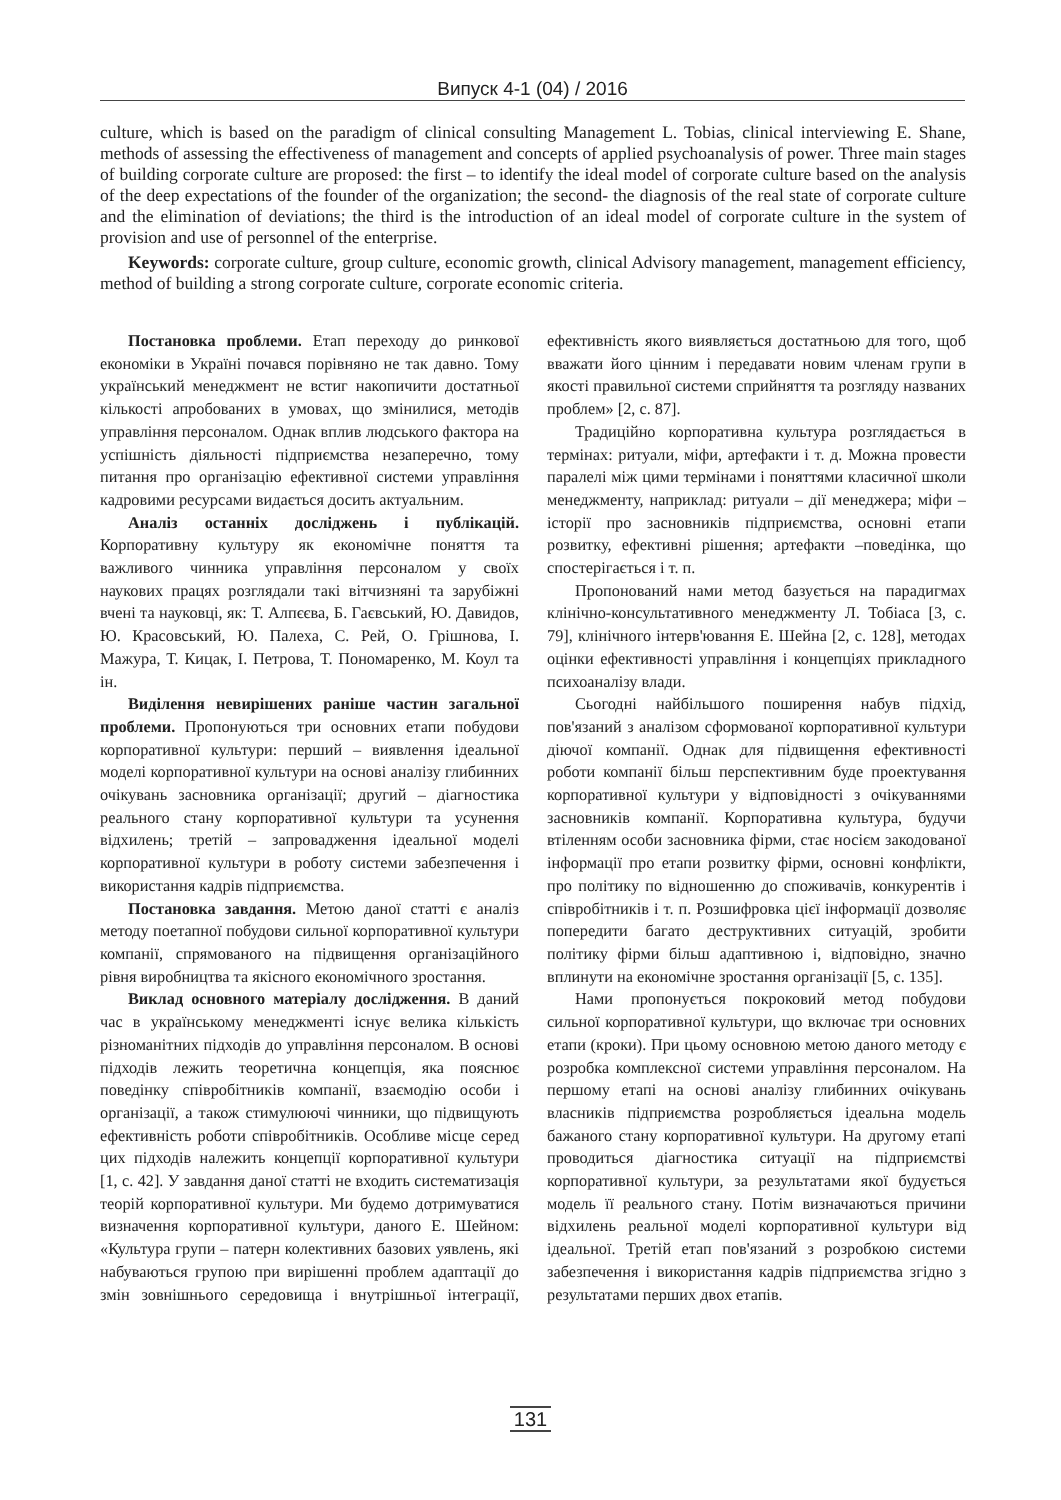Випуск 4-1 (04) / 2016
culture, which is based on the paradigm of clinical consulting Management L. Tobias, clinical interviewing E. Shane, methods of assessing the effectiveness of management and concepts of applied psychoanalysis of power. Three main stages of building corporate culture are proposed: the first – to identify the ideal model of corporate culture based on the analysis of the deep expectations of the founder of the organization; the second- the diagnosis of the real state of corporate culture and the elimination of deviations; the third is the introduction of an ideal model of corporate culture in the system of provision and use of personnel of the enterprise.
Keywords: corporate culture, group culture, economic growth, clinical Advisory management, management efficiency, method of building a strong corporate culture, corporate economic criteria.
Постановка проблеми. Етап переходу до ринкової економіки в Україні почався порівняно не так давно. Тому український менеджмент не встиг накопичити достатньої кількості апробованих в умовах, що змінилися, методів управління персоналом. Однак вплив людського фактора на успішність діяльності підприємства незаперечно, тому питання про організацію ефективної системи управління кадровими ресурсами видається досить актуальним.
Аналіз останніх досліджень і публікацій. Корпоративну культуру як економічне поняття та важливого чинника управління персоналом у своїх наукових працях розглядали такі вітчизняні та зарубіжні вчені та науковці, як: Т. Алпєєва, Б. Гаєвський, Ю. Давидов, Ю. Красовський, Ю. Палеха, С. Рей, О. Грішнова, І. Мажура, Т. Кицак, І. Петрова, Т. Пономаренко, М. Коул та ін.
Виділення невирішених раніше частин загальної проблеми. Пропонуються три основних етапи побудови корпоративної культури: перший – виявлення ідеальної моделі корпоративної культури на основі аналізу глибинних очікувань засновника організації; другий – діагностика реального стану корпоративної культури та усунення відхилень; третій – запровадження ідеальної моделі корпоративної культури в роботу системи забезпечення і використання кадрів підприємства.
Постановка завдання. Метою даної статті є аналіз методу поетапної побудови сильної корпоративної культури компанії, спрямованого на підвищення організаційного рівня виробництва та якісного економічного зростання.
Виклад основного матеріалу дослідження. В даний час в українському менеджменті існує велика кількість різноманітних підходів до управління персоналом. В основі підходів лежить теоретична концепція, яка пояснює поведінку співробітників компанії, взаємодію особи і організації, а також стимулюючі чинники, що підвищують ефективність роботи співробітників. Особливе місце серед цих підходів належить концепції корпоративної культури [1, с. 42]. У завдання даної статті не входить систематизація теорій корпоративної культури. Ми будемо дотримуватися визначення корпоративної культури, даного Е. Шейном: «Культура групи – патерн колективних базових уявлень, які набуваються групою при вирішенні проблем адаптації до змін зовнішнього середовища і внутрішньої інтеграції, ефективність якого виявляється достатньою для того, щоб вважати його цінним і передавати новим членам групи в якості правильної системи сприйняття та розгляду названих проблем» [2, с. 87].
Традиційно корпоративна культура розглядається в термінах: ритуали, міфи, артефакти і т. д. Можна провести паралелі між цими термінами і поняттями класичної школи менеджменту, наприклад: ритуали – дії менеджера; міфи – історії про засновників підприємства, основні етапи розвитку, ефективні рішення; артефакти –поведінка, що спостерігається і т. п.
Пропонований нами метод базується на парадигмах клінічно-консультативного менеджменту Л. Тобіаса [3, с. 79], клінічного інтерв'ювання Е. Шейна [2, с. 128], методах оцінки ефективності управління і концепціях прикладного психоаналізу влади.
Сьогодні найбільшого поширення набув підхід, пов'язаний з аналізом сформованої корпоративної культури діючої компанії. Однак для підвищення ефективності роботи компанії більш перспективним буде проектування корпоративної культури у відповідності з очікуваннями засновників компанії. Корпоративна культура, будучи втіленням особи засновника фірми, стає носієм закодованої інформації про етапи розвитку фірми, основні конфлікти, про політику по відношенню до споживачів, конкурентів і співробітників і т. п. Розшифровка цієї інформації дозволяє попередити багато деструктивних ситуацій, зробити політику фірми більш адаптивною і, відповідно, значно вплинути на економічне зростання організації [5, с. 135].
Нами пропонується покроковий метод побудови сильної корпоративної культури, що включає три основних етапи (кроки). При цьому основною метою даного методу є розробка комплексної системи управління персоналом. На першому етапі на основі аналізу глибинних очікувань власників підприємства розробляється ідеальна модель бажаного стану корпоративної культури. На другому етапі проводиться діагностика ситуації на підприємстві корпоративної культури, за результатами якої будується модель її реального стану. Потім визначаються причини відхилень реальної моделі корпоративної культури від ідеальної. Третій етап пов'язаний з розробкою системи забезпечення і використання кадрів підприємства згідно з результатами перших двох етапів.
131